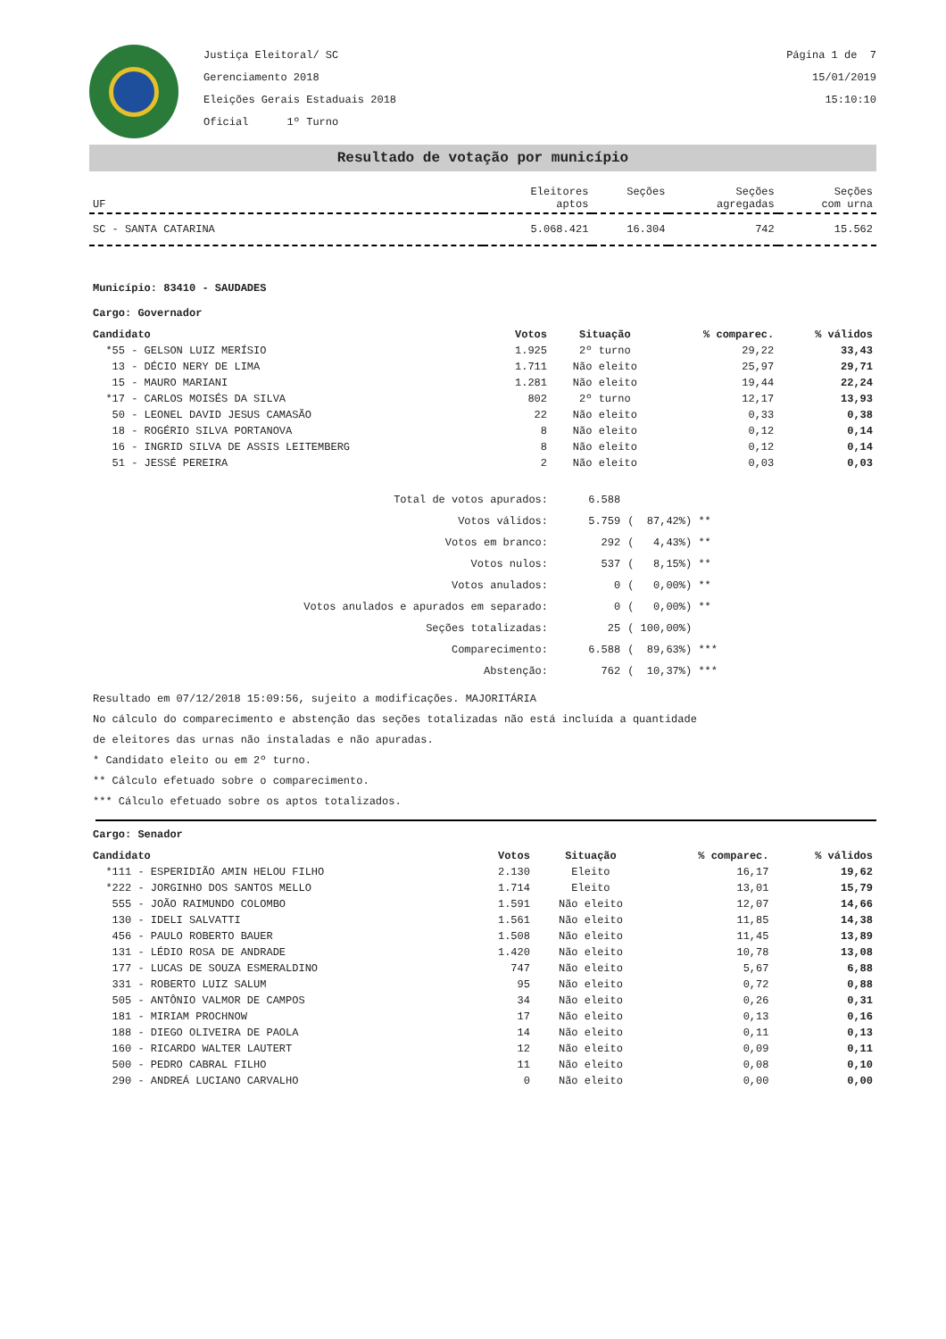Justiça Eleitoral/ SC
Gerenciamento 2018
Eleições Gerais Estaduais 2018
Oficial 1º Turno
Página 1 de 7
15/01/2019
15:10:10
Resultado de votação por município
| UF | Eleitores aptos | Seções | Seções agregadas | Seções com urna |
| --- | --- | --- | --- | --- |
| SC - SANTA CATARINA | 5.068.421 | 16.304 | 742 | 15.562 |
Município: 83410 - SAUDADES
Cargo: Governador
| Candidato | Votos | Situação | % comparec. | % válidos |
| --- | --- | --- | --- | --- |
| *55 - GELSON LUIZ MERÍSIO | 1.925 | 2º turno | 29,22 | 33,43 |
| 13 - DÉCIO NERY DE LIMA | 1.711 | Não eleito | 25,97 | 29,71 |
| 15 - MAURO MARIANI | 1.281 | Não eleito | 19,44 | 22,24 |
| *17 - CARLOS MOISÉS DA SILVA | 802 | 2º turno | 12,17 | 13,93 |
| 50 - LEONEL DAVID JESUS CAMASÃO | 22 | Não eleito | 0,33 | 0,38 |
| 18 - ROGÉRIO SILVA PORTANOVA | 8 | Não eleito | 0,12 | 0,14 |
| 16 - INGRID SILVA DE ASSIS LEITEMBERG | 8 | Não eleito | 0,12 | 0,14 |
| 51 - JESSÉ PEREIRA | 2 | Não eleito | 0,03 | 0,03 |
| Total de votos apurados: | 6.588 | |
| Votos válidos: | 5.759 | ( 87,42%) ** |
| Votos em branco: | 292 | ( 4,43%) ** |
| Votos nulos: | 537 | ( 8,15%) ** |
| Votos anulados: | 0 | ( 0,00%) ** |
| Votos anulados e apurados em separado: | 0 | ( 0,00%) ** |
| Seções totalizadas: | 25 | ( 100,00%) |
| Comparecimento: | 6.588 | ( 89,63%) *** |
| Abstenção: | 762 | ( 10,37%) *** |
Resultado em 07/12/2018 15:09:56, sujeito a modificações. MAJORITÁRIA
No cálculo do comparecimento e abstenção das seções totalizadas não está incluída a quantidade
de eleitores das urnas não instaladas e não apuradas.
* Candidato eleito ou em 2º turno.
** Cálculo efetuado sobre o comparecimento.
*** Cálculo efetuado sobre os aptos totalizados.
Cargo: Senador
| Candidato | Votos | Situação | % comparec. | % válidos |
| --- | --- | --- | --- | --- |
| *111 - ESPERIDIÃO AMIN HELOU FILHO | 2.130 | Eleito | 16,17 | 19,62 |
| *222 - JORGINHO DOS SANTOS MELLO | 1.714 | Eleito | 13,01 | 15,79 |
| 555 - JOÃO RAIMUNDO COLOMBO | 1.591 | Não eleito | 12,07 | 14,66 |
| 130 - IDELI SALVATTI | 1.561 | Não eleito | 11,85 | 14,38 |
| 456 - PAULO ROBERTO BAUER | 1.508 | Não eleito | 11,45 | 13,89 |
| 131 - LÉDIO ROSA DE ANDRADE | 1.420 | Não eleito | 10,78 | 13,08 |
| 177 - LUCAS DE SOUZA ESMERALDINO | 747 | Não eleito | 5,67 | 6,88 |
| 331 - ROBERTO LUIZ SALUM | 95 | Não eleito | 0,72 | 0,88 |
| 505 - ANTÔNIO VALMOR DE CAMPOS | 34 | Não eleito | 0,26 | 0,31 |
| 181 - MIRIAM PROCHNOW | 17 | Não eleito | 0,13 | 0,16 |
| 188 - DIEGO OLIVEIRA DE PAOLA | 14 | Não eleito | 0,11 | 0,13 |
| 160 - RICARDO WALTER LAUTERT | 12 | Não eleito | 0,09 | 0,11 |
| 500 - PEDRO CABRAL FILHO | 11 | Não eleito | 0,08 | 0,10 |
| 290 - ANDREÁ LUCIANO CARVALHO | 0 | Não eleito | 0,00 | 0,00 |